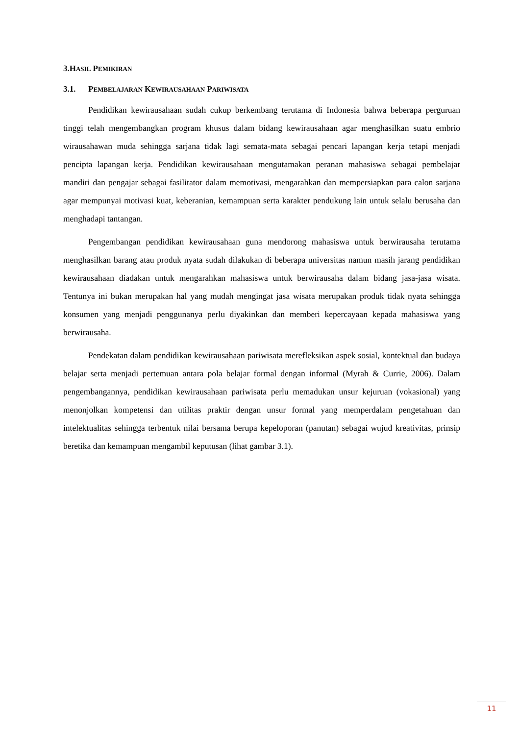3.HASIL PEMIKIRAN
3.1. PEMBELAJARAN KEWIRAUSAHAAN PARIWISATA
Pendidikan kewirausahaan sudah cukup berkembang terutama di Indonesia bahwa beberapa perguruan tinggi telah mengembangkan program khusus dalam bidang kewirausahaan agar menghasilkan suatu embrio wirausahawan muda sehingga sarjana tidak lagi semata-mata sebagai pencari lapangan kerja tetapi menjadi pencipta lapangan kerja. Pendidikan kewirausahaan mengutamakan peranan mahasiswa sebagai pembelajar mandiri dan pengajar sebagai fasilitator dalam memotivasi, mengarahkan dan mempersiapkan para calon sarjana agar mempunyai motivasi kuat, keberanian, kemampuan serta karakter pendukung lain untuk selalu berusaha dan menghadapi tantangan.
Pengembangan pendidikan kewirausahaan guna mendorong mahasiswa untuk berwirausaha terutama menghasilkan barang atau produk nyata sudah dilakukan di beberapa universitas namun masih jarang pendidikan kewirausahaan diadakan untuk mengarahkan mahasiswa untuk berwirausaha dalam bidang jasa-jasa wisata. Tentunya ini bukan merupakan hal yang mudah mengingat jasa wisata merupakan produk tidak nyata sehingga konsumen yang menjadi penggunanya perlu diyakinkan dan memberi kepercayaan kepada mahasiswa yang berwirausaha.
Pendekatan dalam pendidikan kewirausahaan pariwisata merefleksikan aspek sosial, kontektual dan budaya belajar serta menjadi pertemuan antara pola belajar formal dengan informal (Myrah & Currie, 2006). Dalam pengembangannya, pendidikan kewirausahaan pariwisata perlu memadukan unsur kejuruan (vokasional) yang menonjolkan kompetensi dan utilitas praktir dengan unsur formal yang memperdalam pengetahuan dan intelektualitas sehingga terbentuk nilai bersama berupa kepeloporan (panutan) sebagai wujud kreativitas, prinsip beretika dan kemampuan mengambil keputusan (lihat gambar 3.1).
11